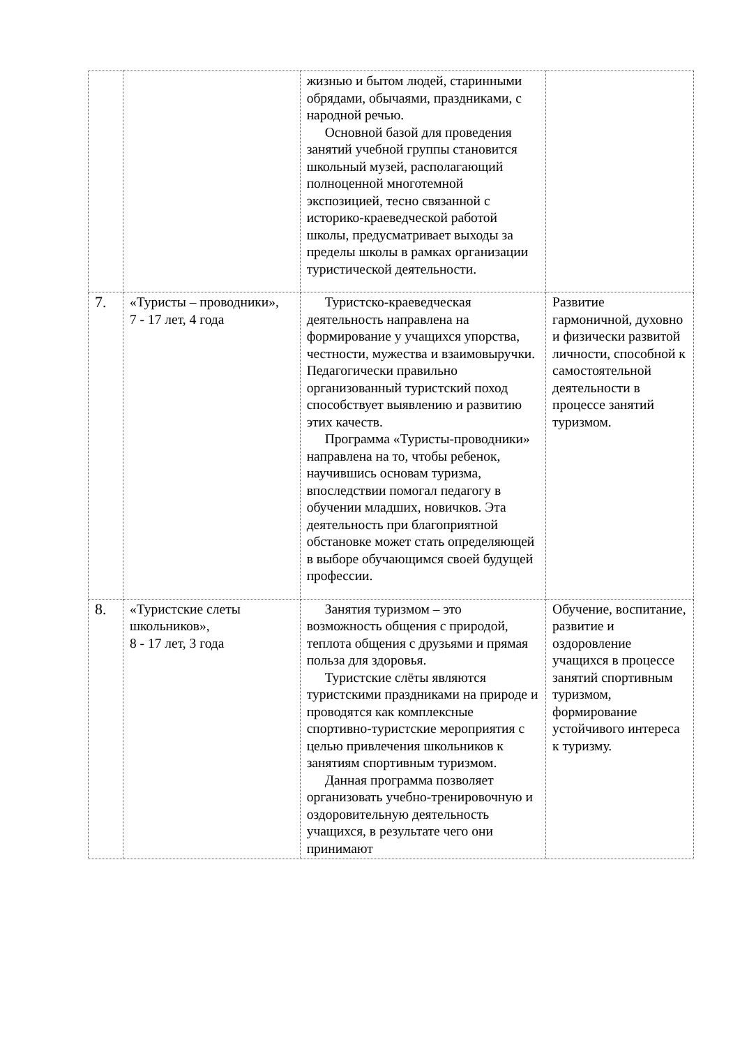| | | жизнью и бытом людей, старинными обрядами, обычаями, праздниками, с народной речью. Основной базой для проведения занятий учебной группы становится школьный музей, располагающий полноценной многотемной экспозицией, тесно связанной с историко-краеведческой работой школы, предусматривает выходы за пределы школы в рамках организации туристической деятельности. | |
| 7. | «Туристы – проводники», 7 - 17 лет, 4 года | Туристско-краеведческая деятельность направлена на формирование у учащихся упорства, честности, мужества и взаимовыручки. Педагогически правильно организованный туристский поход способствует выявлению и развитию этих качеств. Программа «Туристы-проводники» направлена на то, чтобы ребенок, научившись основам туризма, впоследствии помогал педагогу в обучении младших, новичков. Эта деятельность при благоприятной обстановке может стать определяющей в выборе обучающимся своей будущей профессии. | Развитие гармоничной, духовно и физически развитой личности, способной к самостоятельной деятельности в процессе занятий туризмом. |
| 8. | «Туристские слеты школьников», 8 - 17 лет, 3 года | Занятия туризмом – это возможность общения с природой, теплота общения с друзьями и прямая польза для здоровья. Туристские слёты являются туристскими праздниками на природе и проводятся как комплексные спортивно-туристские мероприятия с целью привлечения школьников к занятиям спортивным туризмом. Данная программа позволяет организовать учебно-тренировочную и оздоровительную деятельность учащихся, в результате чего они принимают | Обучение, воспитание, развитие и оздоровление учащихся в процессе занятий спортивным туризмом, формирование устойчивого интереса к туризму. |